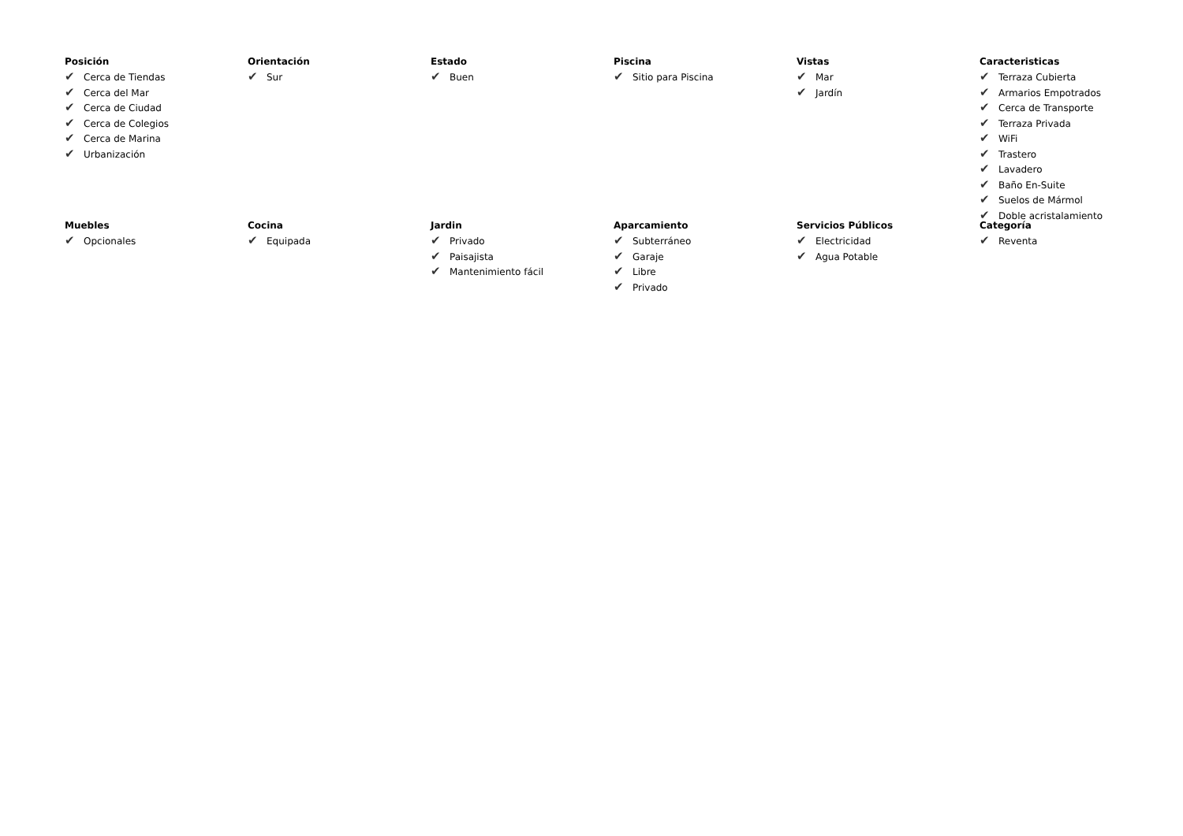Posición
✔ Cerca de Tiendas
✔ Cerca del Mar
✔ Cerca de Ciudad
✔ Cerca de Colegios
✔ Cerca de Marina
✔ Urbanización
Orientación
✔ Sur
Estado
✔ Buen
Piscina
✔ Sitio para Piscina
Vistas
✔ Mar
✔ Jardín
Caracteristicas
✔ Terraza Cubierta
✔ Armarios Empotrados
✔ Cerca de Transporte
✔ Terraza Privada
✔ WiFi
✔ Trastero
✔ Lavadero
✔ Baño En-Suite
✔ Suelos de Mármol
✔ Doble acristalamiento
Muebles
✔ Opcionales
Cocina
✔ Equipada
Jardin
✔ Privado
✔ Paisajista
✔ Mantenimiento fácil
Aparcamiento
✔ Subterráneo
✔ Garaje
✔ Libre
✔ Privado
Servicios Públicos
✔ Electricidad
✔ Agua Potable
Categoría
✔ Reventa